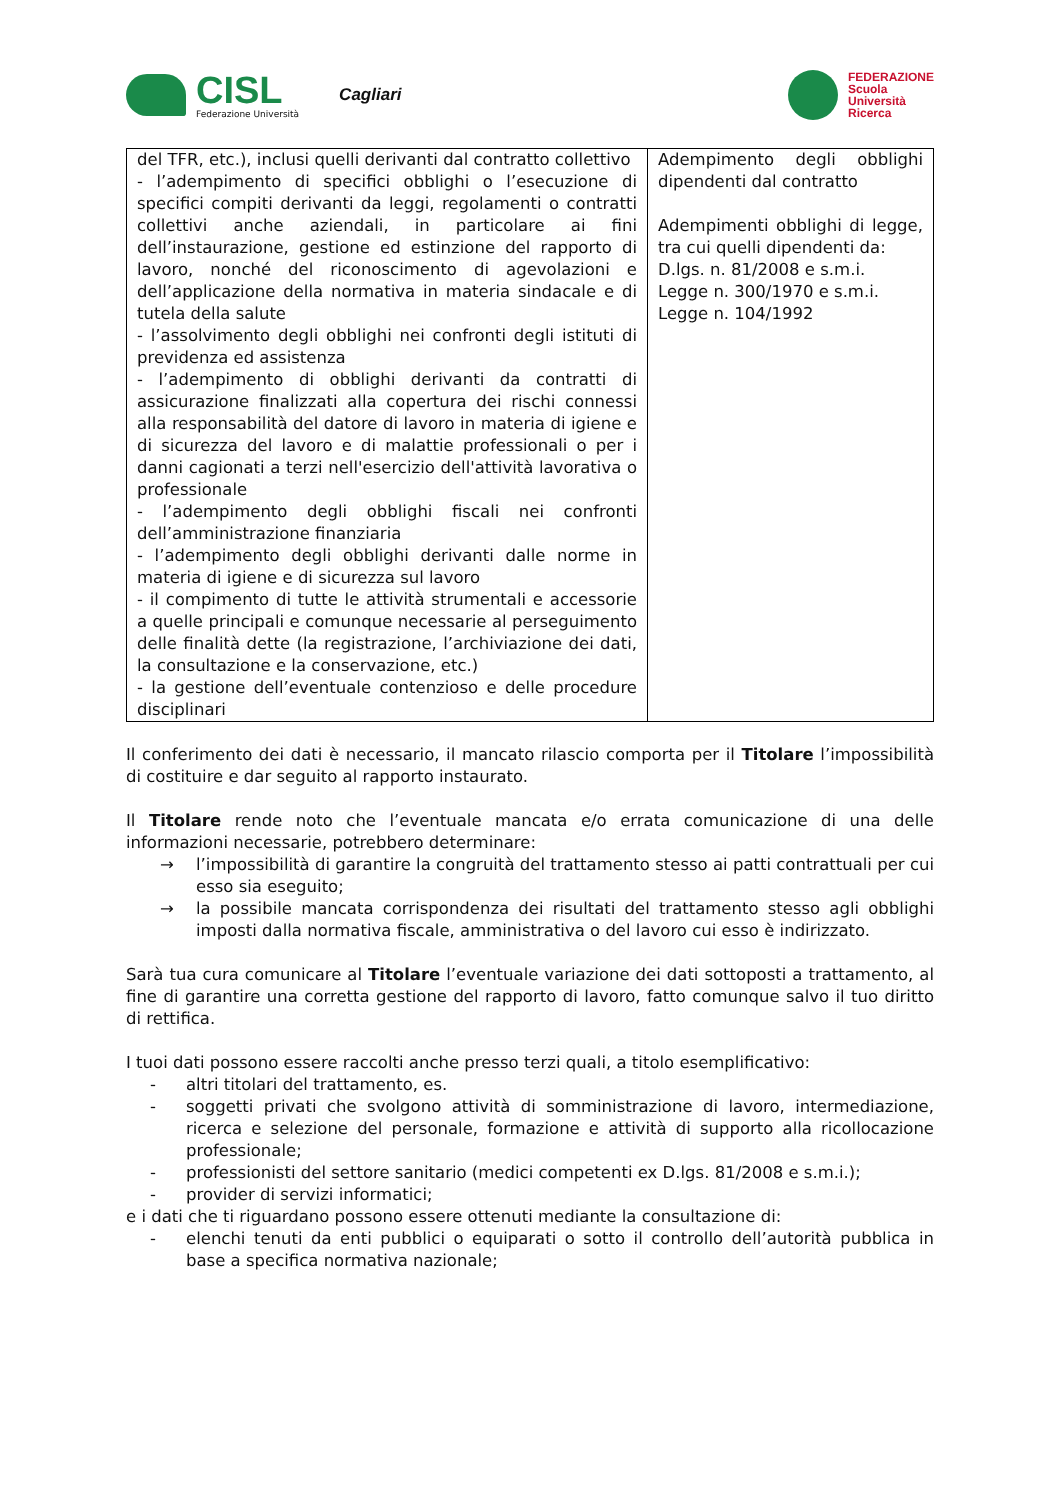CISL
Federazione Università
Cagliari
FEDERAZIONE
Scuola
Università
Ricerca
| del TFR, etc.), inclusi quelli derivanti dal contratto collettivo - l’adempimento di specifici obblighi o l’esecuzione di specifici compiti derivanti da leggi, regolamenti o contratti collettivi anche aziendali, in particolare ai fini dell’instaurazione, gestione ed estinzione del rapporto di lavoro, nonché del riconoscimento di agevolazioni e dell’applicazione della normativa in materia sindacale e di tutela della salute - l’assolvimento degli obblighi nei confronti degli istituti di previdenza ed assistenza - l’adempimento di obblighi derivanti da contratti di assicurazione finalizzati alla copertura dei rischi connessi alla responsabilità del datore di lavoro in materia di igiene e di sicurezza del lavoro e di malattie professionali o per i danni cagionati a terzi nell'esercizio dell'attività lavorativa o professionale - l’adempimento degli obblighi fiscali nei confronti dell’amministrazione finanziaria - l’adempimento degli obblighi derivanti dalle norme in materia di igiene e di sicurezza sul lavoro - il compimento di tutte le attività strumentali e accessorie a quelle principali e comunque necessarie al perseguimento delle finalità dette (la registrazione, l’archiviazione dei dati, la consultazione e la conservazione, etc.) - la gestione dell’eventuale contenzioso e delle procedure disciplinari | Adempimento degli obblighi dipendenti dal contratto Adempimenti obblighi di legge, tra cui quelli dipendenti da: D.lgs. n. 81/2008 e s.m.i. Legge n. 300/1970 e s.m.i. Legge n. 104/1992 |
Il conferimento dei dati è necessario, il mancato rilascio comporta per il Titolare l’impossibilità di costituire e dar seguito al rapporto instaurato.
Il Titolare rende noto che l’eventuale mancata e/o errata comunicazione di una delle informazioni necessarie, potrebbero determinare:
→ l’impossibilità di garantire la congruità del trattamento stesso ai patti contrattuali per cui esso sia eseguito;
→ la possibile mancata corrispondenza dei risultati del trattamento stesso agli obblighi imposti dalla normativa fiscale, amministrativa o del lavoro cui esso è indirizzato.
Sarà tua cura comunicare al Titolare l’eventuale variazione dei dati sottoposti a trattamento, al fine di garantire una corretta gestione del rapporto di lavoro, fatto comunque salvo il tuo diritto di rettifica.
I tuoi dati possono essere raccolti anche presso terzi quali, a titolo esemplificativo:
- altri titolari del trattamento, es.
- soggetti privati che svolgono attività di somministrazione di lavoro, intermediazione, ricerca e selezione del personale, formazione e attività di supporto alla ricollocazione professionale;
- professionisti del settore sanitario (medici competenti ex D.lgs. 81/2008 e s.m.i.);
- provider di servizi informatici;
e i dati che ti riguardano possono essere ottenuti mediante la consultazione di:
- elenchi tenuti da enti pubblici o equiparati o sotto il controllo dell’autorità pubblica in base a specifica normativa nazionale;